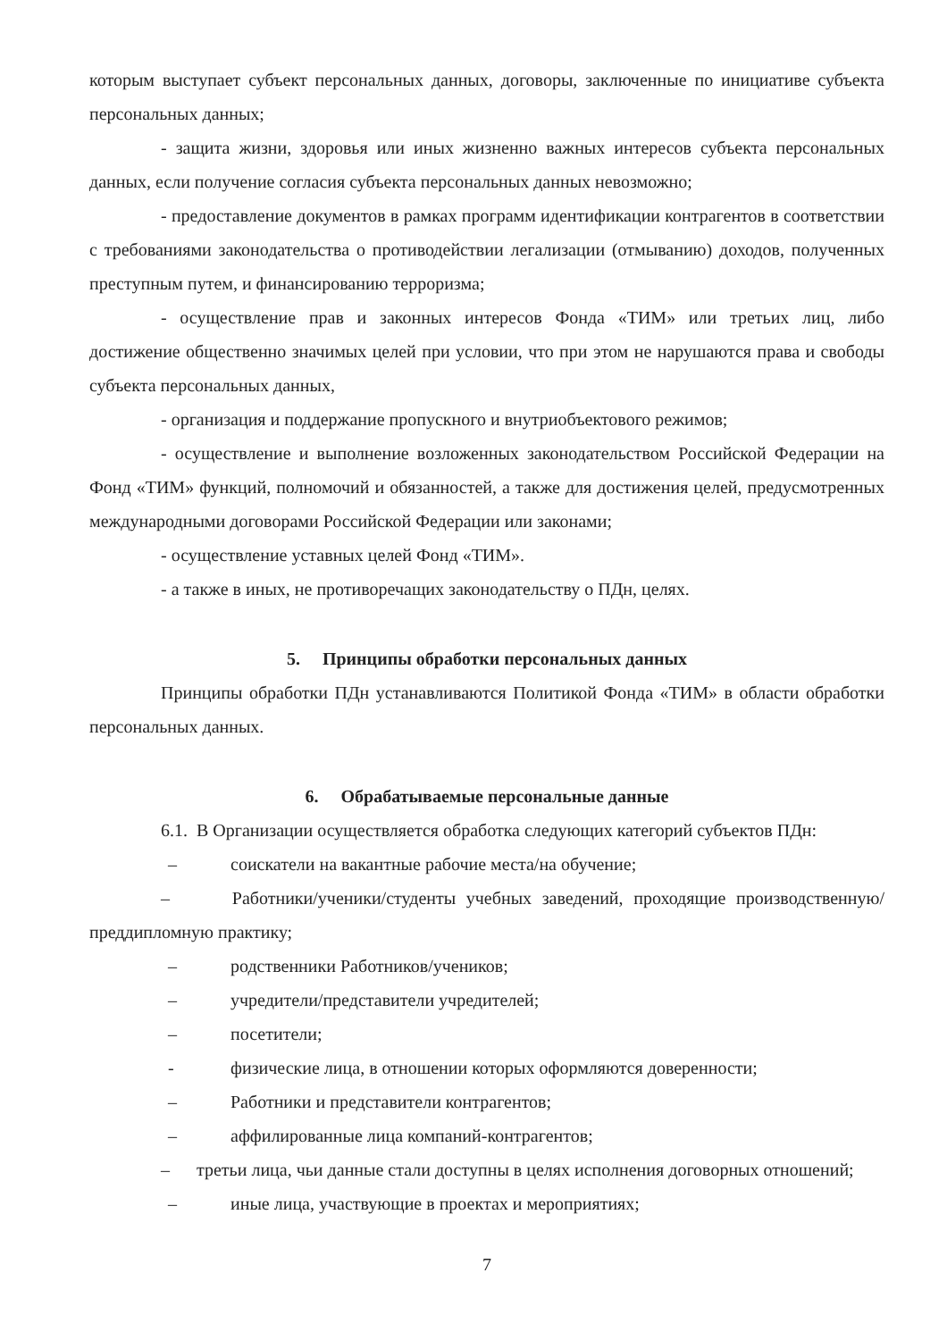которым выступает субъект персональных данных, договоры, заключенные по инициативе субъекта персональных данных;
- защита жизни, здоровья или иных жизненно важных интересов субъекта персональных данных, если получение согласия субъекта персональных данных невозможно;
- предоставление документов в рамках программ идентификации контрагентов в соответствии с требованиями законодательства о противодействии легализации (отмыванию) доходов, полученных преступным путем, и финансированию терроризма;
- осуществление прав и законных интересов Фонда «ТИМ» или третьих лиц, либо достижение общественно значимых целей при условии, что при этом не нарушаются права и свободы субъекта персональных данных,
- организация и поддержание пропускного и внутриобъектового режимов;
- осуществление и выполнение возложенных законодательством Российской Федерации на Фонд «ТИМ» функций, полномочий и обязанностей, а также для достижения целей, предусмотренных международными договорами Российской Федерации или законами;
- осуществление уставных целей Фонд «ТИМ».
- а также в иных, не противоречащих законодательству о ПДн, целях.
5. Принципы обработки персональных данных
Принципы обработки ПДн устанавливаются Политикой Фонда «ТИМ» в области обработки персональных данных.
6. Обрабатываемые персональные данные
6.1. В Организации осуществляется обработка следующих категорий субъектов ПДн:
– соискатели на вакантные рабочие места/на обучение;
– Работники/ученики/студенты учебных заведений, проходящие производственную/преддипломную практику;
– родственники Работников/учеников;
– учредители/представители учредителей;
– посетители;
- физические лица, в отношении которых оформляются доверенности;
– Работники и представители контрагентов;
– аффилированные лица компаний-контрагентов;
– третьи лица, чьи данные стали доступны в целях исполнения договорных отношений;
– иные лица, участвующие в проектах и мероприятиях;
7